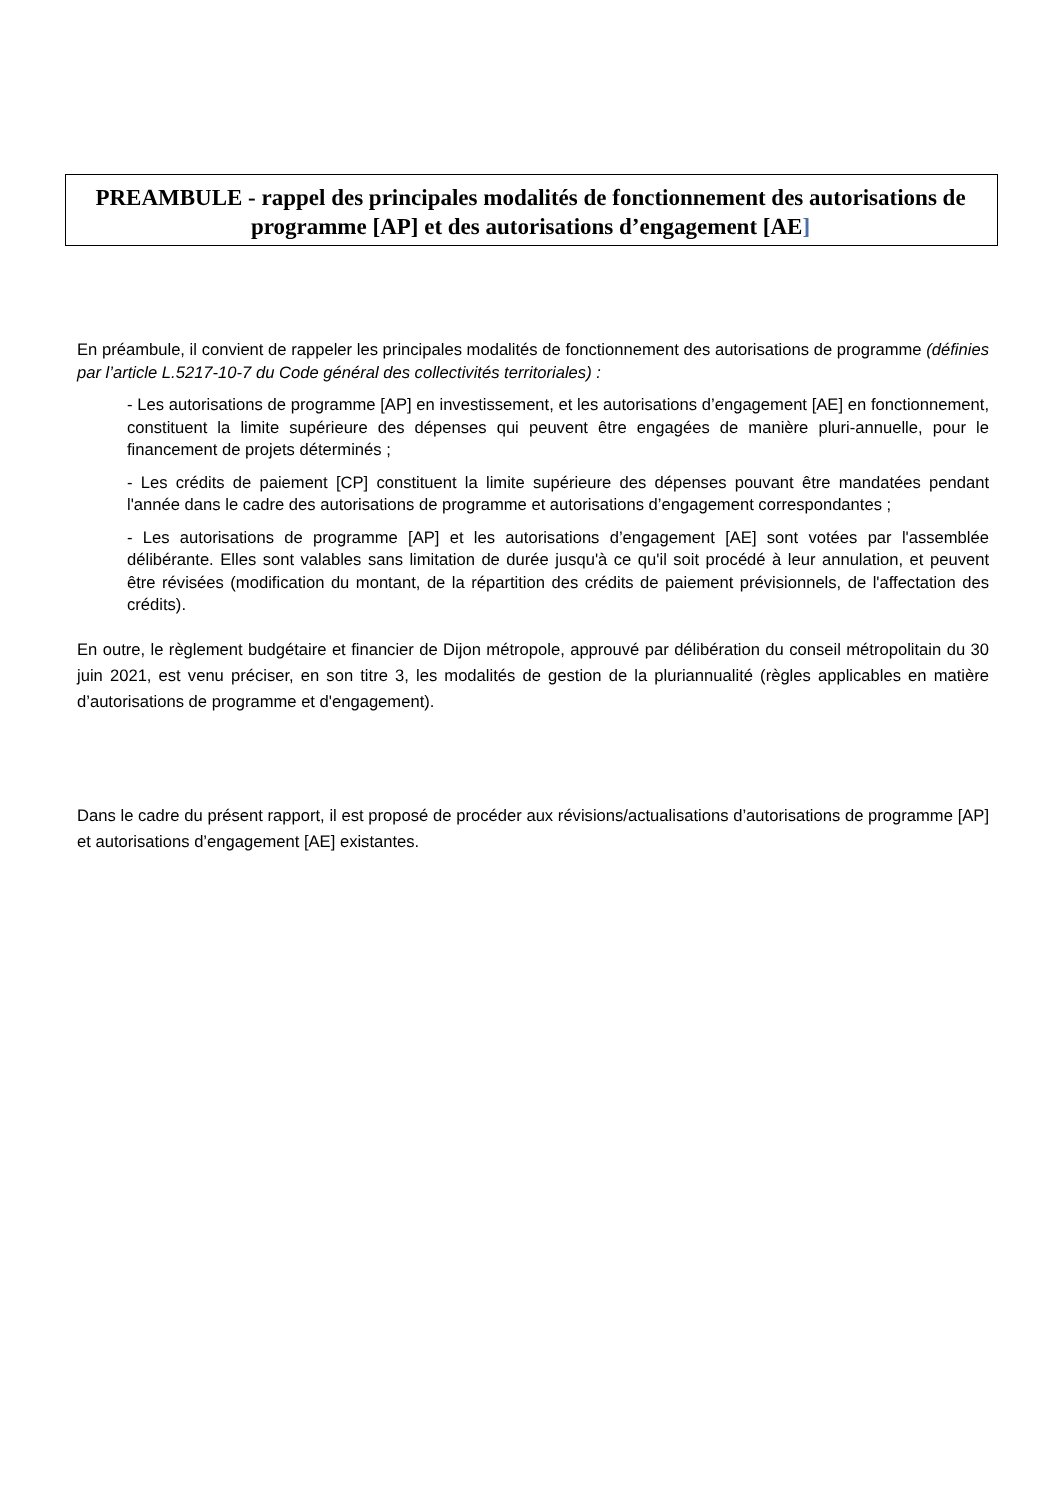PREAMBULE - rappel des principales modalités de fonctionnement des autorisations de programme [AP] et des autorisations d’engagement [AE]
En préambule, il convient de rappeler les principales modalités de fonctionnement des autorisations de programme (définies par l’article L.5217-10-7 du Code général des collectivités territoriales) :
- Les autorisations de programme [AP] en investissement, et les autorisations d’engagement [AE] en fonctionnement, constituent la limite supérieure des dépenses qui peuvent être engagées de manière pluri-annuelle, pour le financement de projets déterminés ;
- Les crédits de paiement [CP] constituent la limite supérieure des dépenses pouvant être mandatées pendant l'année dans le cadre des autorisations de programme et autorisations d’engagement correspondantes ;
- Les autorisations de programme [AP] et les autorisations d’engagement [AE] sont votées par l'assemblée délibérante. Elles sont valables sans limitation de durée jusqu'à ce qu'il soit procédé à leur annulation, et peuvent être révisées (modification du montant, de la répartition des crédits de paiement prévisionnels, de l'affectation des crédits).
En outre, le règlement budgétaire et financier de Dijon métropole, approuvé par délibération du conseil métropolitain du 30 juin 2021, est venu préciser, en son titre 3, les modalités de gestion de la pluriannualité (règles applicables en matière d’autorisations de programme et d'engagement).
Dans le cadre du présent rapport, il est proposé de procéder aux révisions/actualisations d’autorisations de programme [AP] et autorisations d’engagement [AE] existantes.